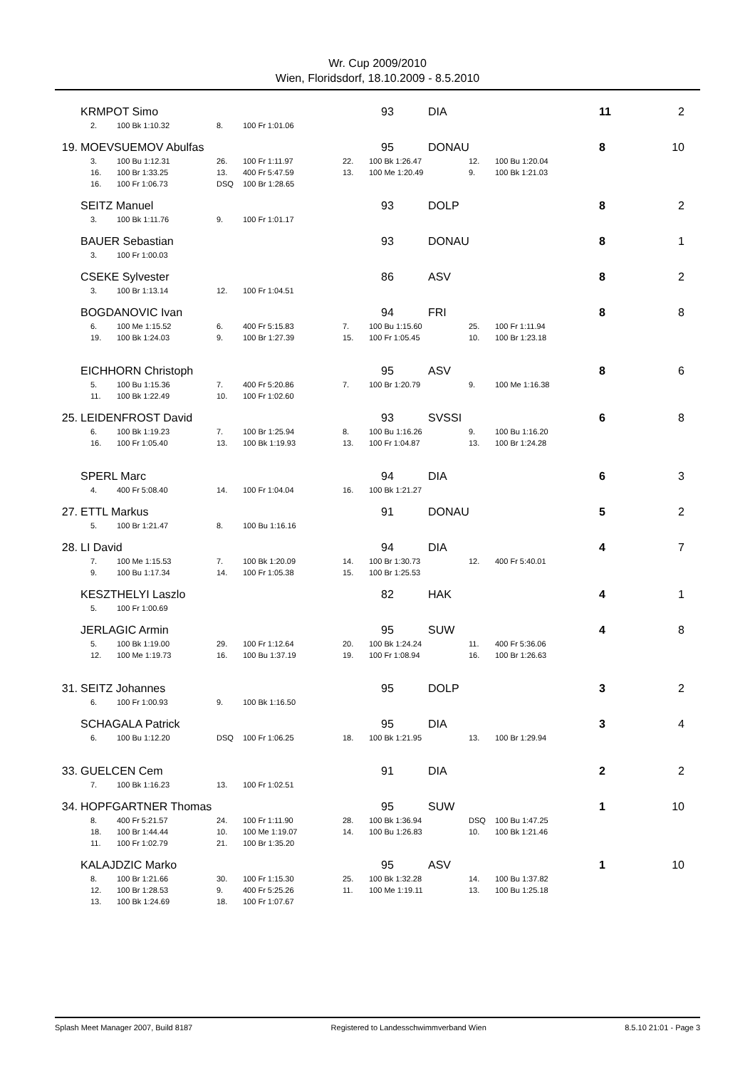Wr. Cup 2009/2010
Wien, Floridsdorf, 18.10.2009 - 8.5.2010
KRMPOT Simo 93 DIA 11 2
| 2. | 100 Bk 1:10.32 | 8. | 100 Fr 1:01.06 |
19. MOEVSUEMOV Abulfas 95 DONAU 8 10
| 3. | 100 Bu 1:12.31 | 26. | 100 Fr 1:11.97 | 22. | 100 Bk 1:26.47 | 12. | 100 Bu 1:20.04 |
| 16. | 100 Br 1:33.25 | 13. | 400 Fr 5:47.59 | 13. | 100 Me 1:20.49 | 9. | 100 Bk 1:21.03 |
| 16. | 100 Fr 1:06.73 | DSQ | 100 Br 1:28.65 | | | | |
SEITZ Manuel 93 DOLP 8 2
| 3. | 100 Bk 1:11.76 | 9. | 100 Fr 1:01.17 |
BAUER Sebastian 93 DONAU 8 1
| 3. | 100 Fr 1:00.03 |
CSEKE Sylvester 86 ASV 8 2
| 3. | 100 Br 1:13.14 | 12. | 100 Fr 1:04.51 |
BOGDANOVIC Ivan 94 FRI 8 8
| 6. | 100 Me 1:15.52 | 6. | 400 Fr 5:15.83 | 7. | 100 Bu 1:15.60 | 25. | 100 Fr 1:11.94 |
| 19. | 100 Bk 1:24.03 | 9. | 100 Br 1:27.39 | 15. | 100 Fr 1:05.45 | 10. | 100 Br 1:23.18 |
EICHHORN Christoph 95 ASV 8 6
| 5. | 100 Bu 1:15.36 | 7. | 400 Fr 5:20.86 | 7. | 100 Br 1:20.79 | 9. | 100 Me 1:16.38 |
| 11. | 100 Bk 1:22.49 | 10. | 100 Fr 1:02.60 | | | | |
25. LEIDENFROST David 93 SVSSI 6 8
| 6. | 100 Bk 1:19.23 | 7. | 100 Br 1:25.94 | 8. | 100 Bu 1:16.26 | 9. | 100 Bu 1:16.20 |
| 16. | 100 Fr 1:05.40 | 13. | 100 Bk 1:19.93 | 13. | 100 Fr 1:04.87 | 13. | 100 Br 1:24.28 |
SPERL Marc 94 DIA 6 3
| 4. | 400 Fr 5:08.40 | 14. | 100 Fr 1:04.04 | 16. | 100 Bk 1:21.27 |
27. ETTL Markus 91 DONAU 5 2
| 5. | 100 Br 1:21.47 | 8. | 100 Bu 1:16.16 |
28. LI David 94 DIA 4 7
| 7. | 100 Me 1:15.53 | 7. | 100 Bk 1:20.09 | 14. | 100 Br 1:30.73 | 12. | 400 Fr 5:40.01 |
| 9. | 100 Bu 1:17.34 | 14. | 100 Fr 1:05.38 | 15. | 100 Br 1:25.53 | | |
KESZTHELYI Laszlo 82 HAK 4 1
| 5. | 100 Fr 1:00.69 |
JERLAGIC Armin 95 SUW 4 8
| 5. | 100 Bk 1:19.00 | 29. | 100 Fr 1:12.64 | 20. | 100 Bk 1:24.24 | 11. | 400 Fr 5:36.06 |
| 12. | 100 Me 1:19.73 | 16. | 100 Bu 1:37.19 | 19. | 100 Fr 1:08.94 | 16. | 100 Br 1:26.63 |
31. SEITZ Johannes 95 DOLP 3 2
| 6. | 100 Fr 1:00.93 | 9. | 100 Bk 1:16.50 |
SCHAGALA Patrick 95 DIA 3 4
| 6. | 100 Bu 1:12.20 | DSQ | 100 Fr 1:06.25 | 18. | 100 Bk 1:21.95 | 13. | 100 Br 1:29.94 |
33. GUELCEN Cem 91 DIA 2 2
| 7. | 100 Bk 1:16.23 | 13. | 100 Fr 1:02.51 |
34. HOPFGARTNER Thomas 95 SUW 1 10
| 8. | 400 Fr 5:21.57 | 24. | 100 Fr 1:11.90 | 28. | 100 Bk 1:36.94 | DSQ | 100 Bu 1:47.25 |
| 18. | 100 Br 1:44.44 | 10. | 100 Me 1:19.07 | 14. | 100 Bu 1:26.83 | 10. | 100 Bk 1:21.46 |
| 11. | 100 Fr 1:02.79 | 21. | 100 Br 1:35.20 | | | | |
KALAJDZIC Marko 95 ASV 1 10
| 8. | 100 Br 1:21.66 | 30. | 100 Fr 1:15.30 | 25. | 100 Bk 1:32.28 | 14. | 100 Bu 1:37.82 |
| 12. | 100 Br 1:28.53 | 9. | 400 Fr 5:25.26 | 11. | 100 Me 1:19.11 | 13. | 100 Bu 1:25.18 |
| 13. | 100 Bk 1:24.69 | 18. | 100 Fr 1:07.67 | | | | |
Splash Meet Manager 2007, Build 8187 Registered to Landesschwimmverband Wien 8.5.10 21:01 - Page 3